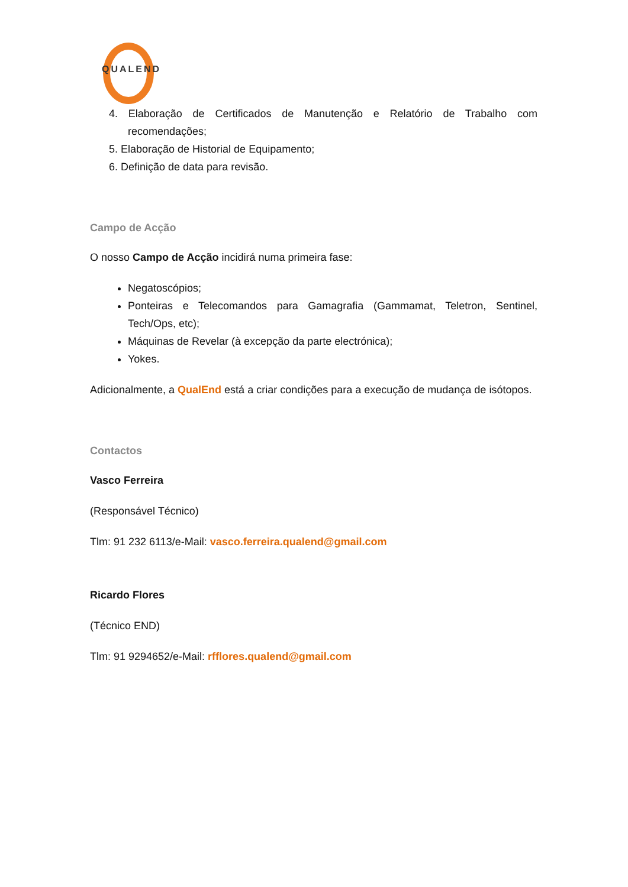QUALEND
4. Elaboração de Certificados de Manutenção e Relatório de Trabalho com recomendações;
5. Elaboração de Historial de Equipamento;
6. Definição de data para revisão.
Campo de Acção
O nosso Campo de Acção incidirá numa primeira fase:
Negatoscópios;
Ponteiras e Telecomandos para Gamagrafia (Gammamat, Teletron, Sentinel, Tech/Ops, etc);
Máquinas de Revelar (à excepção da parte electrónica);
Yokes.
Adicionalmente, a QualEnd está a criar condições para a execução de mudança de isótopos.
Contactos
Vasco Ferreira
(Responsável Técnico)
Tlm: 91 232 6113/e-Mail: vasco.ferreira.qualend@gmail.com
Ricardo Flores
(Técnico END)
Tlm: 91 9294652/e-Mail: rfflores.qualend@gmail.com